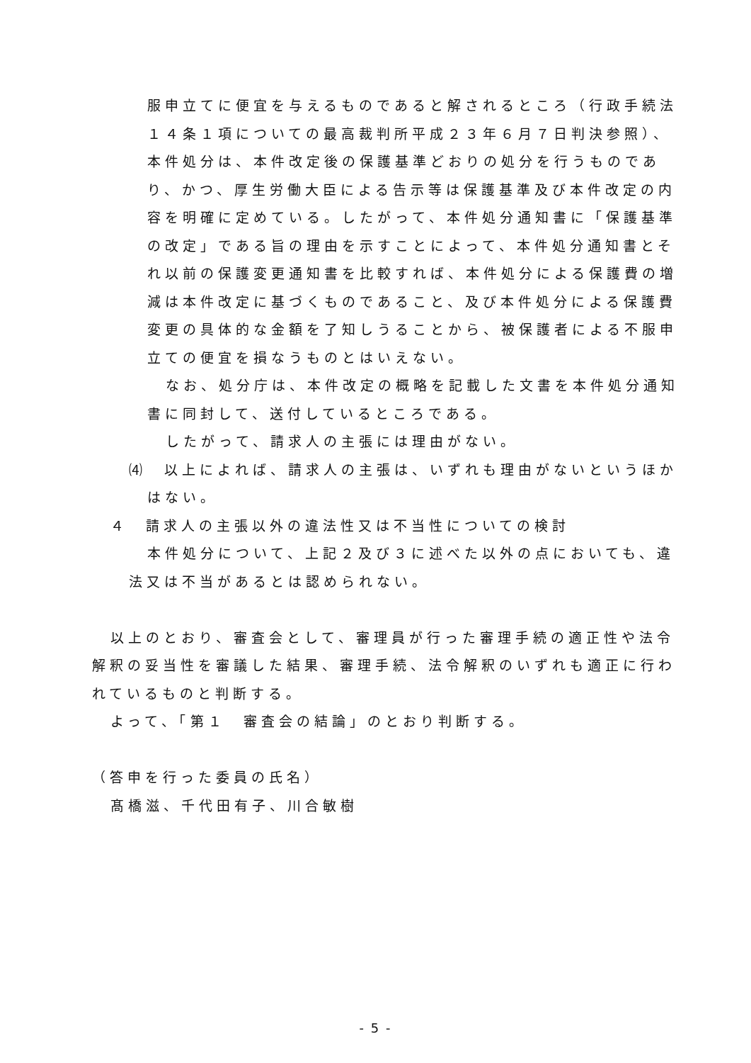服申立てに便宜を与えるものであると解されるところ（行政手続法１４条１項についての最高裁判所平成２３年６月７日判決参照）、本件処分は、本件改定後の保護基準どおりの処分を行うものであり、かつ、厚生労働大臣による告示等は保護基準及び本件改定の内容を明確に定めている。したがって、本件処分通知書に「保護基準の改定」である旨の理由を示すことによって、本件処分通知書とそれ以前の保護変更通知書を比較すれば、本件処分による保護費の増減は本件改定に基づくものであること、及び本件処分による保護費変更の具体的な金額を了知しうることから、被保護者による不服申立ての便宜を損なうものとはいえない。
なお、処分庁は、本件改定の概略を記載した文書を本件処分通知書に同封して、送付しているところである。
したがって、請求人の主張には理由がない。
⑷　以上によれば、請求人の主張は、いずれも理由がないというほかはない。
４　請求人の主張以外の違法性又は不当性についての検討
本件処分について、上記２及び３に述べた以外の点においても、違法又は不当があるとは認められない。
以上のとおり、審査会として、審理員が行った審理手続の適正性や法令解釈の妥当性を審議した結果、審理手続、法令解釈のいずれも適正に行われているものと判断する。
よって、「第１　審査会の結論」のとおり判断する。
（答申を行った委員の氏名）
髙橋滋、千代田有子、川合敏樹
- 5 -